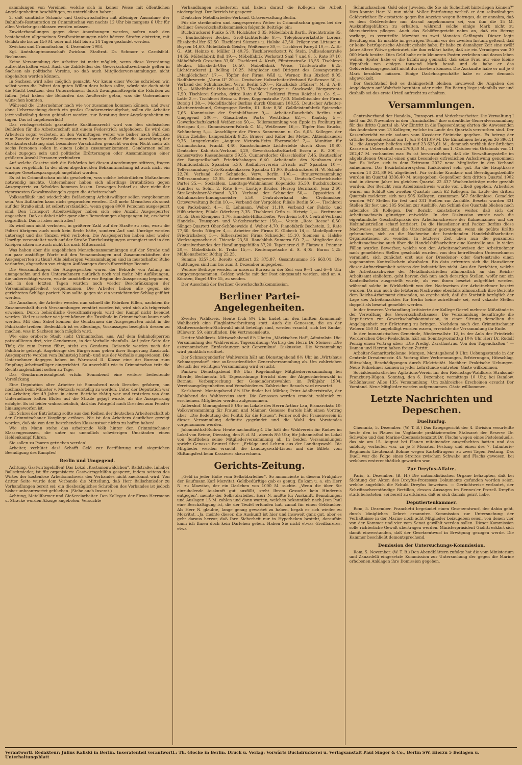sammlungen von Vereinen, welche sich in keiner Weise mit öffentlichen Angelegenheiten beschäftigen, zu unterbleiben haben;
2. daß sämtliche Schank- und Gastwirtschaften mit alleiniger Ausnahme der Bahnhofs-Restauration zu Crimmitschau von nachts 12 Uhr bis morgens 6 Uhr für allen Verkehr geschlossen werden müssen.
Zuwiderhandlungen gegen diese Anordnungen werden, sofern nach den bestehenden allgemeinen Strafbestimmungen nicht härtere Strafen eintreten, mit Geldstrafe bis zu 150 M. oder mit Haft bis zu 14 Tagen geahndet werden.
Zwickau und Crimmitschau, 4. Dezember 1903.
Kgl. Amtshauptmannschaft Zwickau. Stadtrat. Dr. Schmorr v. Carolsfeld. Beckmann.
Keine Versammlung der Arbeiter ist mehr möglich, wenn diese Verordnung aufrechterhalten wird. Auch die Zahlstellen der Gewerkschaftsverbände gelten in Sachsen als politische Vereine, so daß auch Mitgliederversammlungen nicht abgehalten werden können.
In Sachsen wird alles möglich gemacht. Vor kaum einer Woche schrieben wir, selbst wenn die Polizei den guten Willen dazu haben sollte, würde sie doch nicht die Macht besitzen, den Unternehmern durch Zwangsmaßregeln die Fabriken zu füllen. Jetzt haben die Behörden das Aeußerste getan, was die Unternehmer wünschen konnten.
Während die Unternehmer nach wie vor zusammen kommen können, und zwar ohne Ueberwachung durch ein großes Gendarmerieaufgebot, sollen die Arbeiter jetzt vollständig daran gehindert werden, zur Beratung ihrer Angelegenheiten zu tagen. Das ist ungeheuerlich!
Das reichsgesetzlich garantierte Koalitionsrecht wird von den sächsischen Behörden für die Arbeiterschaft mit einem Federstrich aufgehoben. Es wird den Arbeitern sogar verboten, an den Vormittagen weiter wie bisher nach Fabriken zum Zwecke der Kontrolle zusammen zu kommen. Selbst für die Auszahlung der Streikunterstützung sind besondere Vorschriften gemacht worden. Nicht mehr als sechs Personen sollen in einem Lokale zusammenkommen. Gendarmen sollen dabei zugegen sein und politische Erörterungen oder Ansammlungen einer größeren Anzahl Personen verhindern.
Auf welche Gesetze sich die Behörden bei diesen Anordnungen stützen, fragen wir uns vergeblich. In der oben abgedruckten Bekanntmachung ist auch nicht ein einziger Gesetzesparagraph angeführt worden.
Es ist in Crimmitschau nichts geschehen, was solche behördlichen Maßnahmen notwendig machte. Unternehmer haben sich allerdings Brutalitäten gegen Ausgesperrte zu Schulden kommen lassen. Deswegen bedarf es aber nicht der rigorosesten Gewaltmaßregeln gegen die Arbeiterschaft.
Volksaufläufe und wiederholte Belästigung Arbeitswilliger sollen vorgekommen sein. Von Aufläufen kann nicht gesprochen werden. Daß mehr Menschen als sonst auf der Straße sind, ist selbstverständlich, wenn gegen 8000 Personen ausgesperrt sind. Den Transport Arbeitswilliger haben sich eine Anzahl Ausgesperrter angesehen. Daß es dabei nicht ganz ohne Bemerkungen abgegangen ist, erscheint begreiflich. Das ist aber auch alles!
Es wird nun nicht verboten, in größerer Zahl auf der Straße zu sein, wozu die Polizei übrigens auch noch kein Recht hätte, sondern Auf- und Umzüge werden untersagt und das Tanzen wird verboten. Die Ausgesperrten haben aber weder Umzüge veranstaltet noch auf der Straße Tanzbelustigungen arrangiert und in den Kneipen sitzen sie auch nicht bis nach Mitternacht.
Was haben aber die angeblichen Menschenansammlungen auf der Straße und ein paar anstößige Worte mit den Versammlungen und Zusammenkünften der Ausgesperrten zu thun? Alle bisherigen Versammlungen sind in musterhafter Ruhe verlaufen, abgesehen von einigen Auflösungen durch übereifrige Beamte.
Die Versammlungen der Ausgesperrten waren der Behörde von Anfang an unangenehm und den Unternehmern natürlich noch viel mehr. Mit Auflösungen, die unberechtigt waren, wurde unmittelbar vor Beginn der Aussperrung begonnen, und in den letzten Tagen wurden noch wieder Beschränkungen der Versammlungsfreiheit vorgenommen. Die Arbeiter haben alle gegen sie gerichteten Schläge pariert. Nun sollte gegen sie ein vernichtender Schlag geführt werden.
Die Annahme, die Arbeiter werden nun schnell die Fabriken füllen, nachdem ihr Zusammenhalt durch Versammlungen zerstört worden ist, wird sich als trügerisch erweisen. Durch behördliche Gewaltmaßregeln wird der Kampf nicht beendet werden. Viel russischer wie jetzt können die Zustände in Crimmitschau kaum noch werden. Mit dem Säbel können die Gendarmen die Ausgesperrten nicht in die Fabriksäle treiben. Bedenklich ist es allerdings, Voraussagen bezüglich dessen zu machen, was in Sachsen noch möglich wird.
Wie eine eroberte Stadt sieht Crimmitschau aus. Auf dem Bahnhofsperron patrouillieren drei, vier Gendarmen, in der Vorhalle ebenfalls. Auf jeder Seite der Thür, die zum Perron führt, steht ein Gendarm. Reisende werden nach der Fahrkarte gefragt. Angehörige des Bürgertums geben ihrer Empörung Ausdruck. Ausgesperrte werden vom Bahnsteig herab- und aus der Vorhalle ausgewiesen. Die Unternehmer dagegen haben im Wartesaal II. Klasse eine Art Bureau zum Empfang Arbeitswilliger eingerichtet. So unverhüllt wie in Crimmitschau tritt die Rechtsungleichheit selten zu Tage.
Das Gendarmerieaufgebot erfuhr Sonnabend eine weitere bedeutende Verstärkung.
Eine Deputation alter Arbeiter ist Sonnabend nach Dresden gefahren, um nochmals beim Minister v. Metzsch vorstellig zu werden. Unter der Deputation war ein Arbeiter, der 49 Jahre in einem Betriebe thätig war und trotzdem von dem Unternehmer kalten Blutes auf die Straße gejagt wurde, als die Aussperrung erfolgte. Es ist leider wahrscheinlich, daß das Fahrgeld nach Dresden zum Fenster hinausgeworfen ist.
Ein Schrei der Entrüstung sollte aus den Reihen der deutschen Arbeiterschaft ob der Crimmitschauer Vorgänge ertönen. Nie ist den Arbeitern deutlicher gezeigt worden, daß sie von dem bestehenden Klassenstaat nichts zu hoffen haben!
Wie ein Mann stehe das arbeitende Volk hinter den Crimmitschauer Klassengenossen, die unter so unendlich schwierigen Umständen einen Heldenkampf führen.
Sie sollen zu Paaren getrieben werden!
Arbeiter, verhütet das! Schafft Geld zur Fortführung und siegreichen Beendigung des Kampfes!
Berlin und Umgegend.
Achtung, Gastwirtsgehilfen! Das Lokal „Kastanienwäldchen", Badstraße, Inhaber Ballschmieder, ist für organisierte Gastwirtsgehilfen gesperrt, indem seitens des Wirtes der kostenlose Arbeitsnachweis des Verbandes nicht anerkannt wird. Von dritter Seite wurde dem Verbande die Mitteilung, daß Herr Ballschmieder zu Verhandlungen bereit sei; ein diesbezügliches Schreiben des Verbandes ist jedoch bisher unbeantwortet geblieben. (Siehe auch Inserat.)
Achtung, Metallformer und Gießereiarbeiter. Den Kollegen der Firma Herrmann u. Stracke wurden Abzüge angeboten. Versuchte
Verhandlungen scheiterten und haben darauf die Kollegen die Arbeit niedergelegt. Der Betrieb ist gesperrt.
Deutscher Metallarbeiter-Verband. Ortsverwaltung Berlin.
Für die streikenden und ausgesperrten Weber in Crimmitschau gingen bei der Berliner Gewerkschaftskommission folgende Beiträge ein:
Buchdruckerei Funke 5,70. Holzhüter 3,35. Möbelfabrik Barth, Fruchtstraße 35,—. Bautischlerei Becker, Groß-Lichterfelde 8,—. Telephonwerkstätte Lorenz, Elisabeth-Ufer 62,50. Tischlerei Siemens u. Halske 47,50. Präger von Littauer u. Boysen 14,60. Möbelfabrik Geisler, Weißensee 30,—. Tischlerei Fareyß 10,—. A. E.-G., Abt. Heinze u. Müller II 40,75. Tischlerwerkstatt W. Stein, Pallisadenstraße 14,65. Möbelfabrik Ball 19,—. Möbelfabrik Werkstatt Saal 7 und 8, 5. Rate 37,10. Möbelfabrik Groschus 33,60. Tischlerei A. Kraft, Fürstenstraße 13,55. Tischlerei Beuker, Elisabeth-Ufer 16,50. Möbelfabrik Weise, Tilsiterstraße 6,25. Lichtdruckerei J. Belling 10,25. Mitglieder und Dirigent des Gesangvereins „Maiglöckchen" 17,—. Töpfer der Firma Wäll u. Werner, Bau Rixdorf 9,05. Radfahrverein „Voran II" 20,—. Deutscher Holzarbeiter-Verband Weißensee 50,—. Verband der Schuhmacher, Verw. Berlin 220,—. Rauchklub „Pfälzer", M. d. A.-B. 15,—. Möbelfabrik Hobeisel 4,75. Tischlerei Senger u. Stockwold, Bierprozente 7,50. Tischlerei Sirocha, dritte Rate 8,50. Tischlerei Firma Reichel u. Co. 9,—. Lotte 2,—. Tischlerei Heinz u. Beier, Koppenstraße 7,60. Modelltischler der Firma Borsig I 38,—. Modelltischler Berlins durch Obmann 108,55. Deutscher Arbeiter-Abstinentenbund, Ortsgruppe Berlin, III. Rate 8,30. Goldleistenfabrik Spiesecke 7,65. Kommission der Steinbildhauer 9,—. Arbeiter-Rauchclub Berlins und Umgegend 200,—. Glasarbeiter Porta Westfalica 62,—. Kautsky 5,—. Gewerkschaftskartell Weißensee 50,—. Tellersammlung von Epple in Freiburg im Breisgau 4,—. Gummiwaren-Fabrik C. M., Weißensee 16,—. Töpfer Bau Brucks, Schöneberg 5,—. Anschläger der Firma Sonnemann u. Co. 6,05. Kollegen der Firma Ziehlke, Lampenfabrik 8,25. Brauer und Küfer der Metzer Aktienbrauerei 9,75. Lungenkranke „Auguste Victoria-Heim Eberswalde" 7,—. Munition für Crimmitschau, Frankf. 4,40. Kunstschmiede Lichterfelde durch Kloos 10,80. Deutscher Kab.-Arb.-Verband 3,20, Gewerkschafts-Kartell Essen a. R. 200,—. Konservative Kassenbeamte 39,55. Cunnersdorfer Glasschleifer 7,45. Bautischler der Baugesellschaft Friedrichshagen 6,40. Arbeitende des Neubaues der Munitionsfabrik Spandau 5,30. Radfahrerverein „Frisch auf" Spandau 10,—. Tellersammlung Orts-Krankenkassen Spandau 11,90. Buchdruckerei H. W. Schade 22,70. Verband der Schmiede, Verw. Berlin 100,—. Brauerversammlung Tellersammlung 12,05. Arbeiter-Bildungsverein 25,—. Deutsch-Oestreichische Partei 25,—. Socialdem. Landtags-Wahlmänner Köpenicks 35,50. Buchdruckerei Günther u. Sohn, 2. Rate 6,—. Lustige Brüder, Herzog Bernhard, Jena 2,60. Straßenbahner-Verband 3,70. Verband der Schneider 50,—. Opposition d. Schuhmacher-Innungsmeister 5,50. Centralverband der Civilmusiker, Ortsverwaltung Berlin 10,—. Verband der Vergolder, Filiale Berlin 50,—. Tischlerei von Packebusch 4,—. E. Lehmann, Weber 11,10. Verband der Fabrik- und Hilfsarbeiter, Filiale Oderberg 3,35. Tischlerei Grün u. Hetwig 1,—. Breitmann 31,55. Drei Klempner 1,70. Handels-Hilfsarbeiter Wertheim 5,40. Central-Verband Handels-, Transport- und Verkehrsarbeiter 150,—. Verein „Rote Reese" 6,50. Sänger-Quartett Ober-Schöneweide d. Weber 4,70. Pianofabrik Bechstein, 2. Rate 77,60. Sechs Nörgler 4,—. Arbeiter der Firma E. Globeck 14,—. Modellpolierer Friedrichsberg 5,—. Silberarbeiter Firma Schneider 15,10. Siemens u. Halske Werkzeugmacher d. Thiesele 23,50. Rauchklub Sumatra SO. 7,—. Mitglieder des Centralverbandes der Handlungsgehilfen 37,20. Tapezierer d. F. Flatow u. Priemer 20,—. Möbelfabrik E. Trabs 15,—. Rentenquetsche d. S. 4,05. Baron 1,25. Mühlenarbeiter Röthig 25,25.
Summa 3257,14. Bereits quittiert 32 375,87. Gesamtsumme 35 663,01. Die Quittungen sind nur bis zum 3. Dezember angegeben.
Weitere Beiträge werden in unserm Bureau in der Zeit von 9—1 und 6—8 Uhr entgegengenommen. Gelder, welche mit der Post eingesandt werden, sind an A. Körsten, Engel-Ufer 15, zu senden.
Der Ausschuß der Berliner Gewerkschaftskommission.
Berliner Partei-Angelegenheiten.
Zweiter Wahlkreis. Heute früh 8½ Uhr findet für den fünften Kommunal-Wahlbezirk eine Flugblattverbreitung statt. Auch die Genossen, die an der Stadtverordneten-Stichwahl nicht beteiligt sind, werden ersucht, sich bei Kunke, Bülowstr. 59, einzufinden. Die Vertrauensleute.
Dritter Wahlkreis. Mittwochabend 8½ Uhr im „Märkischen Hof", Admiralstr. 18c: Versammlung des Wahlvereins. Tagesordnung: Vortrag des Herrn Dr. Steiner: „Die astronomischen Entdeckungen seit Copernikus". Diskussion. Die Versammlung wird pünktlich eröffnet.
Der Schmargendorfer Wahlverein hält am Dienstagabend 8½ Uhr im „Wirtshaus Schmargendorf" eine außerordentliche Generalversammlung ab. Um zahlreichen Besuch der wichtigen Versammlung wird ersucht.
Pankow. Dienstagabend 8½ Uhr: Regelmäßige Mitgliederversammlung bei Mierde, Berlinerstr. 54. Tagesordnung: Bericht über die Abgeordnetenwahl in Bernau; Vorbesprechung der Gemeinderatswahlen im Frühjahr 1904; Vereinsangelegenheiten und Verschiedenes. Zahlreicher Besuch wird erwartet.
Karlshorst. Montagabend 8½ Uhr findet bei Märker, Prinz Adalbertstraße, der Zahlabend des Wahlvereins statt. Die Genossen werden ersucht, zahlreich zu erscheinen. Mitglieder werden aufgenommen.
Adlershof. Montagabend 8 Uhr im Lokale des Herrn Arthur Lau, Bismarckstr. 10: Volksversammlung für Frauen und Männer. Genosse Bartels hält einen Vortrag über: „Die Bedeutung der Politik für die Frauen". Ferner soll der Frauenverein in dieser Versammlung definitiv gegründet und die Wahl des Vorstandes vorgenommen werden.
Johannisthal-Rudow. Heute nachmittag 4 Uhr hält der Wahlverein für Rudow im Lokal von Reime, Dienstag, den 8. d. M., abends 8½ Uhr, für Johannisthal im Lokal von Senftleben seine Mitgliederversammlung ab. In beiden Versammlungen spricht Genosse Brunzel über: „Erfolge und Lehren aus der Landtagswahl. Die Mitglieder werden ersucht, die Landtagswahl-Listen und die Billets vom Stiftungsfest beim Kassierer abzurechnen.
Gerichts-Zeitung.
„Geld in jeder Höhe vom Selbstdarleiher". So annoncierte in diesem Frühjahre der Kaufmann Karl Mozvitat. Geldbedürftige gab es genug. Es kam u. a. ein Herr N. zu Mozvitat, der ein Darlehen von 1000 M. suchte. „Wenn die über Sie einzuholende Auskunft gut ausfällt, steht Ihrem Gesuche kein Hindernis entgegen", meinte der Selbstdarleiher. Herr N. müßte für Auskunft, Bemühungen und Auslagen 15 M. zahlen und dann warten, welches bekanntlich nach Jean Paul eine Beschäftigung ist, die der Teufel erfunden hat, zumal für einen Geldsucher. Als Herr N. glaubte, lange genug gewartet zu haben, begab er sich wieder zu Mozvitat. „Ja, meinte dieser, die Auskunft ist hier und insoweit ganz gut, aber es geht daraus hervor, daß Ihre Sicherheit nur in Hypotheken besteht, daraufhin kann ich Ihnen doch kein Darlehen geben. Haben Sie nicht etwas Greifbareres, etwa
Schmucksachen, Gold oder Juwelen, die Sie als Sicherheit hinterlegen können?" Dies konnte Herr N. nun nicht. Voller Entrüstung verließ er den selbständigen Geldverleiher. Er erstattete gegen ihn Anzeige wegen Betruges, da er annahm, daß es dem Geldverleiher nur darauf angekommen sei, von ihm die 15 M. Auskunftsgebühren zu erhalten, während solche einige Mark nicht zu überschreiten pflegen. Auch das Schöffengericht nahm an, daß ein Betrug vorliege, es verurteilte Mozvitat zu zwei Monaten Gefängnis. Dieser legte Berufung ein. Er machte im gestrigen Termin vor der zweiten Instanz geltend, daß er keine betrügerische Absicht gehabt habe. Er habe zu damaliger Zeit eine zwölf Jahre ältere Witwe geheiratet, die ihm erklärt hatte, daß sie ein Vermögen von 30 000 Mark besitze. Dies Geld habe er in kleineren Posten verleihen und davon leben wollen. Später habe er die Erfahrung gemacht, daß seine Frau nur eine kleine Hypothek von einigen tausend Mark besaß und da habe er das Geldverleihungsgeschäft nicht durchsetzen können. Die Auskünfte habe er mit je 6 Mark bezahlen müssen. Einige Darlehnsgeschäfte habe er aber dennoch abgewickelt.
Der Gerichtshof ließ es dahingestellt bleiben, inwieweit die Angaben des Angeklagten auf Wahrheit beruhten oder nicht. Ein Betrug liege jedenfalls vor und deshalb sei das erste Urteil aufrecht zu erhalten.
Versammlungen.
Centralverband der Handels-, Transport- und Verkehrsarbeiter. Die Verwaltung I hielt am 26. November in den „Arminhallen" ihre ordentliche Generalversammlung für das dritte Quartal ab. Vor Eintritt in die Tagesordnung ehrten die Anwesenden das Andenken von 13 Kollegen, welche im Laufe des Quartals verstorben sind. Der Kassenbericht wurde sodann vom Kassierer Steinicke gegeben. Es betrug der örtliche Kassenbestand am 1. Juli 8 441,09 M. Die Einnahmen betrugen 26 396,11 M.; die Ausgaben beliefen sich auf 23 635,61 M., demnach verblieb der örtlichen Kasse ein Ueberschuß von 2760,50 M., so daß am 1. Oktober ein Ortsfonds von 11 202,47 M. vorhanden war. Es ist hervorzuheben, daß die Verwaltungsstelle im abgelaufenen Quartal einen ganz besonders erfreulichen Aufschwung genommen hat. Es ließen sich in dem Zeitraum 2027 neue Mitglieder in den Verband aufnehmen. Das Bezirksführersystem funktioniert sehr gut. An die Hauptkasse wurden 13 231,89 M. abgeliefert. Für örtliche Kranken- und Beerdigungsbeihilfe wurden im Quartal 3336,40 M. ausgegeben. Gegenüber dem dritten Quartal 1902 sind in diesem Jahre im gleichen Quartal 22 437 Wochenbeiträge mehr gezahlt worden. Der Bericht vom Arbeitsnachweis wurde von Ulbeß gegeben. Arbeitslos waren am Schluß des zweiten Quartals noch 62 Kollegen. Im Laufe des dritten Quartals meldeten sich neu 505 Kollegen, zusammen 567 Stellenlose. Gemeldet wurden 947 Stellen für fest und 331 Stellen zur Aushilfe. Besetzt wurden 331 Stellen für fest und 185 Stellen zur Aushilfe. Am Schluß des Quartals blieben noch arbeitslos 26 Kollegen. Der Bericht konstatierte weiter, daß sich der Arbeitsnachweis günstiger entwickle. In der Diskussion wurde noch die eigentümliche Geschäftspraxis der Arbeitsnachweise der Kühnemänner und der Holzindustriellen scharf kritisiert. Da die Hausdiener und Packer Berlins diese Nachweise meiden, sind die Unternehmer gezwungen, wenn sie geübte Kräfte gebrauchen, sich an die Nachweise der bestehenden Handelshilfsarbeiter-Organisationen zu wenden. In letzterer Zeit üben nun die genannten Arbeitsnachweise auch über die Handelshilfsarbeiter eine Kontrolle aus. In vielen Fällen wurden Bewerber, welche von den Arbeitsnachweisen der Arbeitnehmer nach gemeldeten Stellen geschickt wurden, von den betreffenden Unternehmern veranlaßt, sich zunächst erst aus der Dresdener- oder Gartenstraße einen sogenannten Kontrollschein abzuholen. Bis dato erfreuten sich die Hausdiener dieser Aufmerksamkeit seitens der Industriellen nicht. Aus den Berichten, welche die Arbeitsnachweise der Metallindustriellen allmonatlich an das Reichs-Arbeitsamt einliefern, geht hervor, daß nun auch derartige Stellen, wofür nur ein Kontrollschein ausgestellt wurde, als von ihnen besetzt aufgeführt werden, während solche in Wirklichkeit von den Nachweisen der Arbeitnehmer besetzt wurden. Da nun auch die letzteren Nachweise ebenfalls allmonatlich ihre Berichte dem Reichs-Arbeitsamt einsenden, so ergebe sich, daß die Statistik bezüglich der Lage des Arbeitsmarktes für Berlin keine zutreffende sei, weil vakante Stellen doppelt als besetzt gemeldet werden.
In der ferneren Verhandlung kritisierte der Kollege Oertel mehrere Mißstände in der Verwaltung des Gewerkschaftshauses. Die Versammlung beauftragte die Deputierten zur Gewerkschaftskommission, in einer Sitzung derselben die Angelegenheit zur Erörterung zu bringen. Nachdem noch den Crimmitschauer Webern 150 M. zugebilligt worden waren, erreichte die Versammlung ihr Ende.
In der humanistischen Gemeinde, Niederwallstr. 12, in der Aula der Friedrich-Werderschen Ober-Realschule, hält am Sonntagvormittag 10½ Uhr Herr Dr. Rudolf Penzig einen Vortrag über: „Die Predigt Zarathustras. Von den Tugendhaften." — Damen und Herren haben freien Zutritt.
Arbeiter-Samariterkolonne. Morgen, Montagabend 9 Uhr: Uebungsstunde in der Centrale Dresdenerstr. 45. Vortrag über Verbrennungen, Erfrierungen, Hitzschlag, Blitzschlag, Beschädigungen durch Elektricität. Nachher: Praktische Uebungen. Neue Teilnehmer können in jeder Lehrstunde eintreten. Gäste willkommen.
Socialdemokratischer Agitations-Verein für den Reichstags-Wahlkreis Stralsund-Franzburg-Rügen. Sonntag, den 6. Dezember, vormittags 10 Uhr, bei Ramlow, Schönhauser Allee 135: Versammlung. Um zahlreiches Erscheinen ersucht Der Vorstand. Neue Mitglieder werden aufgenommen. Gäste willkommen.
Letzte Nachrichten und Depeschen.
Duellunfug.
Chemnitz, 5. Dezember. (W. T. B.) Das Kriegsgericht der 4. Division verurteilte heute den in Plauen im Vogtlande praktizierenden Stabsarzt der Reserve Dr. Schwabe und den Marine-Oberassistenzarzt Dr. Flachs wegen eines Pistolenduells, das sie am 15. August bei Plauen miteinander ausgefochten hatten und das unblutig verlaufen war, zu je 3 Monaten Festung und einen des 7. Infanterie-Regiments Lieutenant Böhme wegen Kartelltragens zu zwei Tagen Festung. Das Duell war die Folge eines Streites zwischen Schwabe und Flachs gewesen, bei welchem ersterer thätlich geworden war.
Zur Dreyfus-Affaire.
Paris, 5. Dezember. (B. H.) Die nationalistischen Organe behaupten, daß bei Sichtung der Akten des Dreyfus-Prozesses Dokumente gefunden worden seien, welche angeblich die Schuld Dreyfus beweisen. — Gerüchtweise verlautet, der Schriftsachverständige Bertillon, dessen Aussagen im Rennes'er Prozeß Dreyfus stark belasteten, sei bereit zu erklären, daß er sich damals geirrt habe.
Deputiertenkammer.
Rom, 5. Dezember. Franchetti begründet einen Gesetzentwurf, der dahin geht, durch königliches Dekret ernannten Kommission zur Untersuchung der Verhältnisse in der Marine noch acht Mitglieder beizugeben seien, von denen vier von der Kammer und vier vom Senat gewählt werden sollen. Dieser Kommission solle richterliche Gewalt übertragen werden. Ministerpräsident Giolitti erklärt sich damit einverstanden, daß der Gesetzentwurf in Erwägung gezogen werde. Die Kammer beschließt dementsprechend.
Demission der Untersuchungs-Kommission.
Rom, 5. November. (W. T. B.) Den Abendblättern zufolge hat die vom Ministerium und Zanardelli eingesetzte Kommission zur Untersuchung der gegen die Marine erhobenen Anklagen ihre Demission gegeben.
Verantwortl. Redakteur: Julius Kaliski in Berlin. Inseratenteil verantwortl.: Th. Glocke in Berlin. Druck u. Verlag: Vorwärts Buchdruckerei u. Verlagsanstalt Paul Singer & Co., Berlin SW. Hierzu 5 Beilagen u. Unterhaltungsblatt